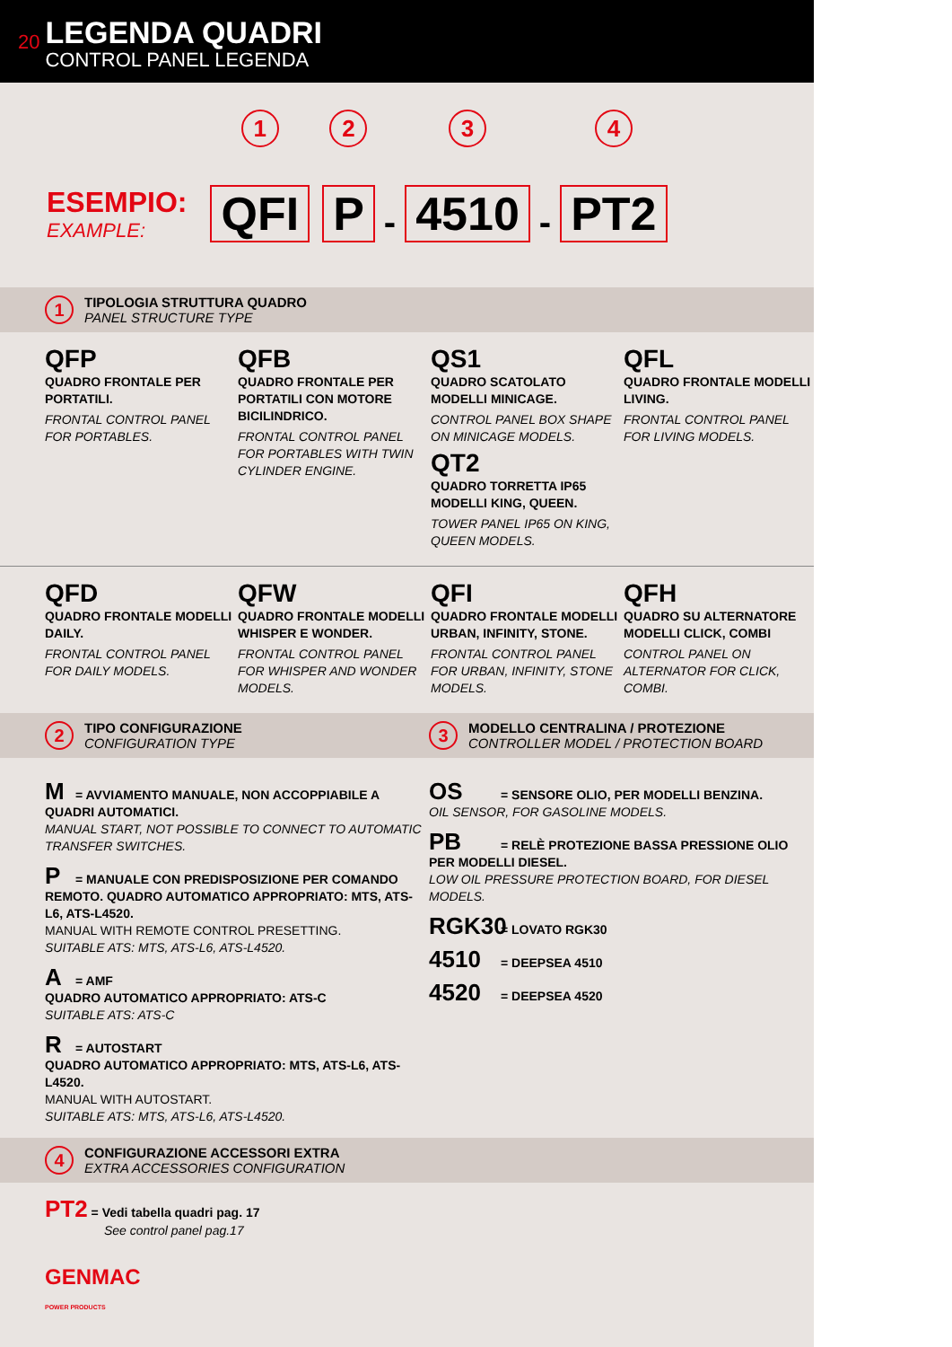20
LEGENDA QUADRI
CONTROL PANEL LEGENDA
ESEMPIO:
EXAMPLE:
1
QFI
2
P
-
3
4510
-
4
PT2
1
TIPOLOGIA STRUTTURA QUADRO
PANEL STRUCTURE TYPE
QFP
QUADRO FRONTALE PER PORTATILI.
FRONTAL CONTROL PANEL FOR PORTABLES.
QFB
QUADRO FRONTALE PER PORTATILI CON MOTORE BICILINDRICO.
FRONTAL CONTROL PANEL FOR PORTABLES WITH TWIN CYLINDER ENGINE.
QS1
QUADRO SCATOLATO MODELLI MINICAGE.
CONTROL PANEL BOX SHAPE ON MINICAGE MODELS.
QT2
QUADRO TORRETTA IP65 MODELLI KING, QUEEN.
TOWER PANEL IP65 ON KING, QUEEN MODELS.
QFL
QUADRO FRONTALE MODELLI LIVING.
FRONTAL CONTROL PANEL FOR LIVING MODELS.
QFD
QUADRO FRONTALE MODELLI DAILY.
FRONTAL CONTROL PANEL FOR DAILY MODELS.
QFW
QUADRO FRONTALE MODELLI WHISPER E WONDER.
FRONTAL CONTROL PANEL FOR WHISPER AND WONDER MODELS.
QFI
QUADRO FRONTALE MODELLI URBAN, INFINITY, STONE.
FRONTAL CONTROL PANEL FOR URBAN, INFINITY, STONE MODELS.
QFH
QUADRO SU ALTERNATORE MODELLI CLICK, COMBI
CONTROL PANEL ON ALTERNATOR FOR CLICK, COMBI.
2
TIPO CONFIGURAZIONE
CONFIGURATION TYPE
3
MODELLO CENTRALINA / PROTEZIONE
CONTROLLER MODEL / PROTECTION BOARD
M = AVVIAMENTO MANUALE, NON ACCOPPIABILE A QUADRI AUTOMATICI.
MANUAL START, NOT POSSIBLE TO CONNECT TO AUTOMATIC TRANSFER SWITCHES.
P = MANUALE CON PREDISPOSIZIONE PER COMANDO REMOTO. QUADRO AUTOMATICO APPROPRIATO: MTS, ATS-L6, ATS-L4520.
MANUAL WITH REMOTE CONTROL PRESETTING.
SUITABLE ATS: MTS, ATS-L6, ATS-L4520.
A = AMF
QUADRO AUTOMATICO APPROPRIATO: ATS-C
SUITABLE ATS: ATS-C
R = AUTOSTART
QUADRO AUTOMATICO APPROPRIATO: MTS, ATS-L6, ATS-L4520.
MANUAL WITH AUTOSTART.
SUITABLE ATS: MTS, ATS-L6, ATS-L4520.
OS = SENSORE OLIO, PER MODELLI BENZINA.
OIL SENSOR, FOR GASOLINE MODELS.
PB = RELÈ PROTEZIONE BASSA PRESSIONE OLIO PER MODELLI DIESEL.
LOW OIL PRESSURE PROTECTION BOARD, FOR DIESEL MODELS.
RGK30 = LOVATO RGK30
4510 = DEEPSEA 4510
4520 = DEEPSEA 4520
4
CONFIGURAZIONE ACCESSORI EXTRA
EXTRA ACCESSORIES CONFIGURATION
PT2 = Vedi tabella quadri pag. 17
See control panel pag.17
GENMAC
POWER PRODUCTS